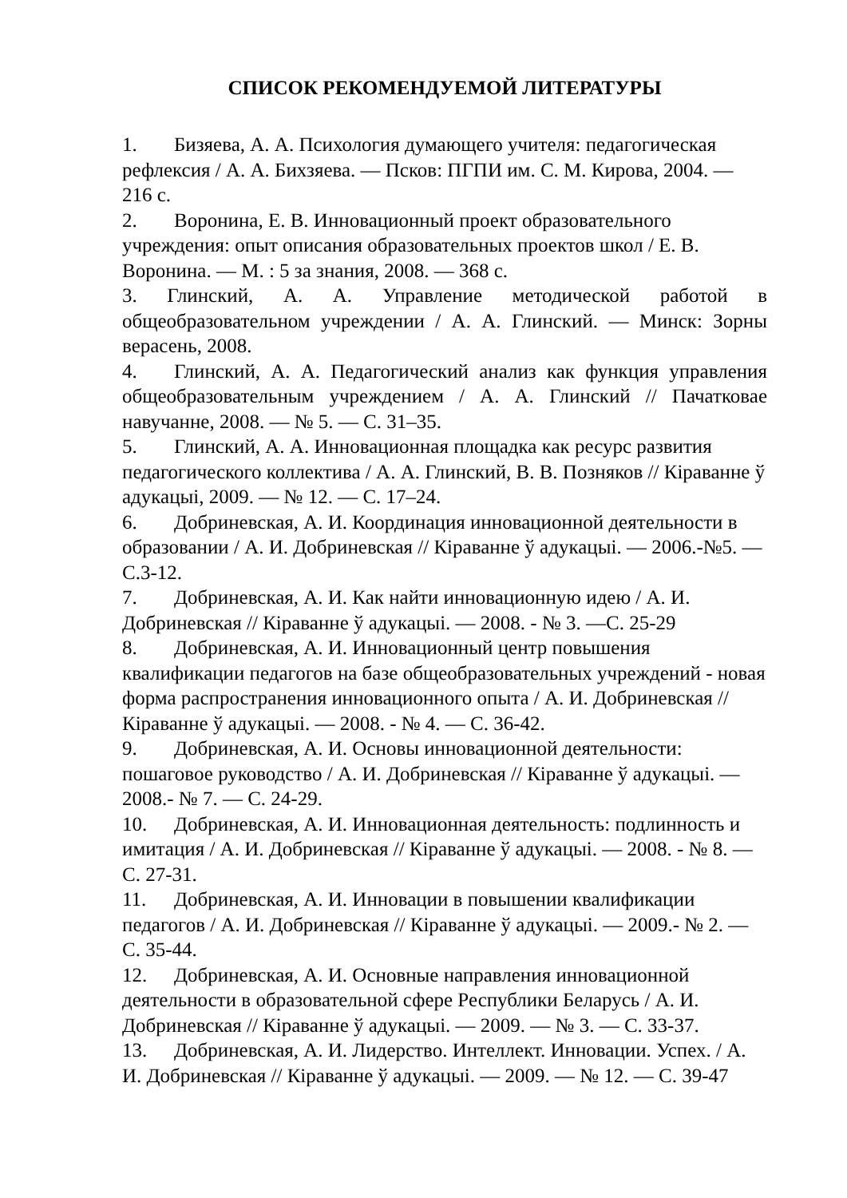СПИСОК РЕКОМЕНДУЕМОЙ ЛИТЕРАТУРЫ
1. Бизяева, А. А. Психология думающего учителя: педагогическая рефлексия / А. А. Бихзяева. — Псков: ПГПИ им. С. М. Кирова, 2004. — 216 с.
2. Воронина, Е. В. Инновационный проект образовательного учреждения: опыт описания образовательных проектов школ / Е. В. Воронина. — М. : 5 за знания, 2008. — 368 с.
3. Глинский, А. А. Управление методической работой в общеобразовательном учреждении / А. А. Глинский. — Минск: Зорны верасень, 2008.
4. Глинский, А. А. Педагогический анализ как функция управления общеобразовательным учреждением / А. А. Глинский // Пачатковае навучанне, 2008. — № 5. — С. 31–35.
5. Глинский, А. А. Инновационная площадка как ресурс развития педагогического коллектива / А. А. Глинский, В. В. Позняков // Кіраванне ў адукацыі, 2009. — № 12. — С. 17–24.
6. Добриневская, А. И. Координация инновационной деятельности в образовании / А. И. Добриневская // Кіраванне ў адукацыі. — 2006.-№5. — С.3-12.
7. Добриневская, А. И. Как найти инновационную идею / А. И. Добриневская // Кіраванне ў адукацыі. — 2008. - № 3. —С. 25-29
8. Добриневская, А. И. Инновационный центр повышения квалификации педагогов на базе общеобразовательных учреждений - новая форма распространения инновационного опыта / А. И. Добриневская // Кіраванне ў адукацыі. — 2008. - № 4. — С. 36-42.
9. Добриневская, А. И. Основы инновационной деятельности: пошаговое руководство / А. И. Добриневская // Кіраванне ў адукацыі. — 2008.- № 7. — С. 24-29.
10. Добриневская, А. И. Инновационная деятельность: подлинность и имитация / А. И. Добриневская // Кіраванне ў адукацыі. — 2008. - № 8. — С. 27-31.
11. Добриневская, А. И. Инновации в повышении квалификации педагогов / А. И. Добриневская // Кіраванне ў адукацыі. — 2009.- № 2. — С. 35-44.
12. Добриневская, А. И. Основные направления инновационной деятельности в образовательной сфере Республики Беларусь / А. И. Добриневская // Кіраванне ў адукацыі. — 2009. — № 3. — С. 33-37.
13. Добриневская, А. И. Лидерство. Интеллект. Инновации. Успех. / А. И. Добриневская // Кіраванне ў адукацыі. — 2009. — № 12. — С. 39-47